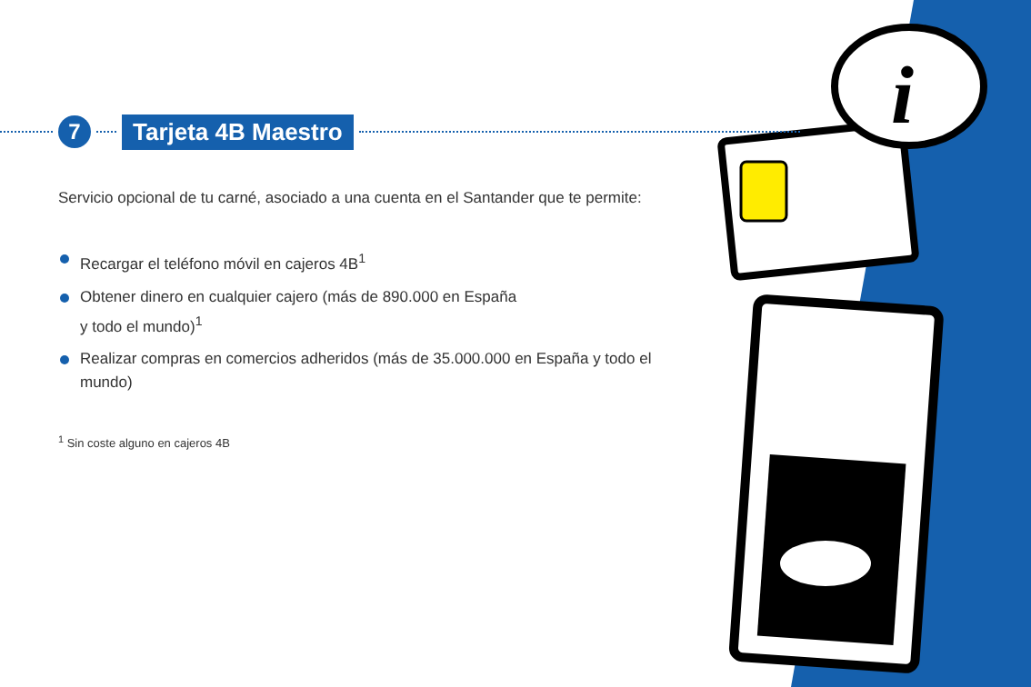i
7
Tarjeta 4B Maestro
Servicio opcional de tu carné, asociado a una cuenta en el Santander que te permite:
Recargar el teléfono móvil en cajeros 4B<sup>1</sup>
Obtener dinero en cualquier cajero (más de 890.000 en España
y todo el mundo)<sup>1</sup>
Realizar compras en comercios adheridos (más de 35.000.000 en España y todo el mundo)
<sup>1</sup> Sin coste alguno en cajeros 4B